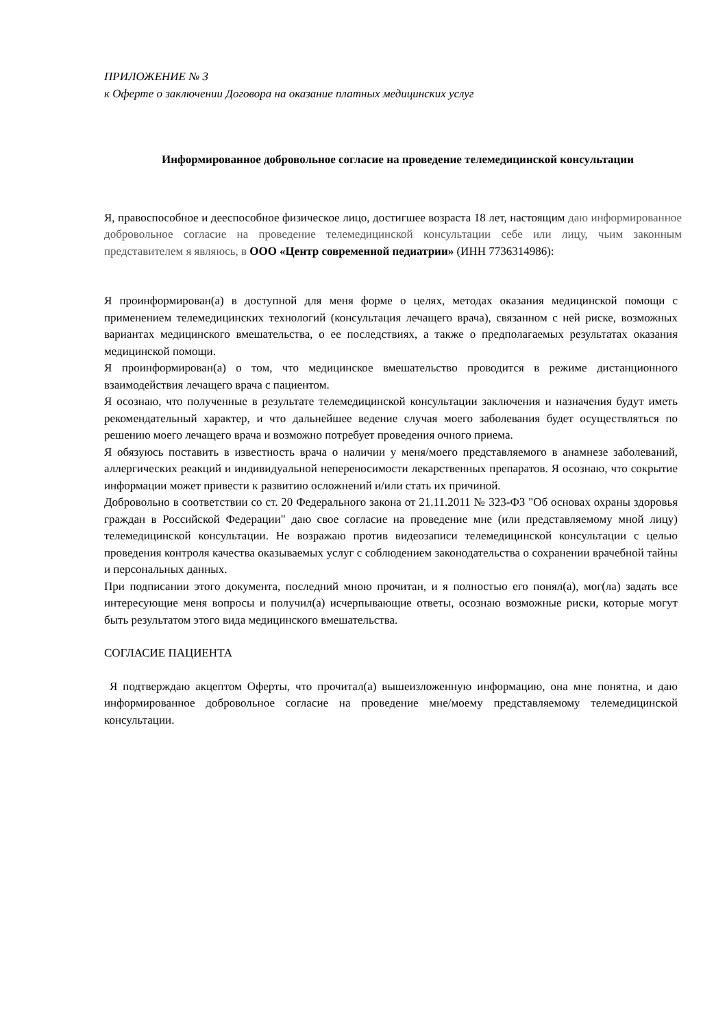ПРИЛОЖЕНИЕ № 3
к Оферте о заключении Договора на оказание платных медицинских услуг
Информированное добровольное согласие на проведение телемедицинской консультации
Я, правоспособное и дееспособное физическое лицо, достигшее возраста 18 лет, настоящим даю информированное добровольное согласие на проведение телемедицинской консультации себе или лицу, чьим законным представителем я являюсь, в ООО «Центр современной педиатрии» (ИНН 7736314986):
Я проинформирован(а) в доступной для меня форме о целях, методах оказания медицинской помощи с применением телемедицинских технологий (консультация лечащего врача), связанном с ней риске, возможных вариантах медицинского вмешательства, о ее последствиях, а также о предполагаемых результатах оказания медицинской помощи.
Я проинформирован(а) о том, что медицинское вмешательство проводится в режиме дистанционного взаимодействия лечащего врача с пациентом.
Я осознаю, что полученные в результате телемедицинской консультации заключения и назначения будут иметь рекомендательный характер, и что дальнейшее ведение случая моего заболевания будет осуществляться по решению моего лечащего врача и возможно потребует проведения очного приема.
Я обязуюсь поставить в известность врача о наличии у меня/моего представляемого в анамнезе заболеваний, аллергических реакций и индивидуальной непереносимости лекарственных препаратов. Я осознаю, что сокрытие информации может привести к развитию осложнений и/или стать их причиной.
Добровольно в соответствии со ст. 20 Федерального закона от 21.11.2011 № 323-ФЗ "Об основах охраны здоровья граждан в Российской Федерации" даю свое согласие на проведение мне (или представляемому мной лицу) телемедицинской консультации. Не возражаю против видеозаписи телемедицинской консультации с целью проведения контроля качества оказываемых услуг с соблюдением законодательства о сохранении врачебной тайны и персональных данных.
При подписании этого документа, последний мною прочитан, и я полностью его понял(а), мог(ла) задать все интересующие меня вопросы и получил(а) исчерпывающие ответы, осознаю возможные риски, которые могут быть результатом этого вида медицинского вмешательства.
СОГЛАСИЕ ПАЦИЕНТА
Я подтверждаю акцептом Оферты, что прочитал(а) вышеизложенную информацию, она мне понятна, и даю информированное добровольное согласие на проведение мне/моему представляемому телемедицинской консультации.